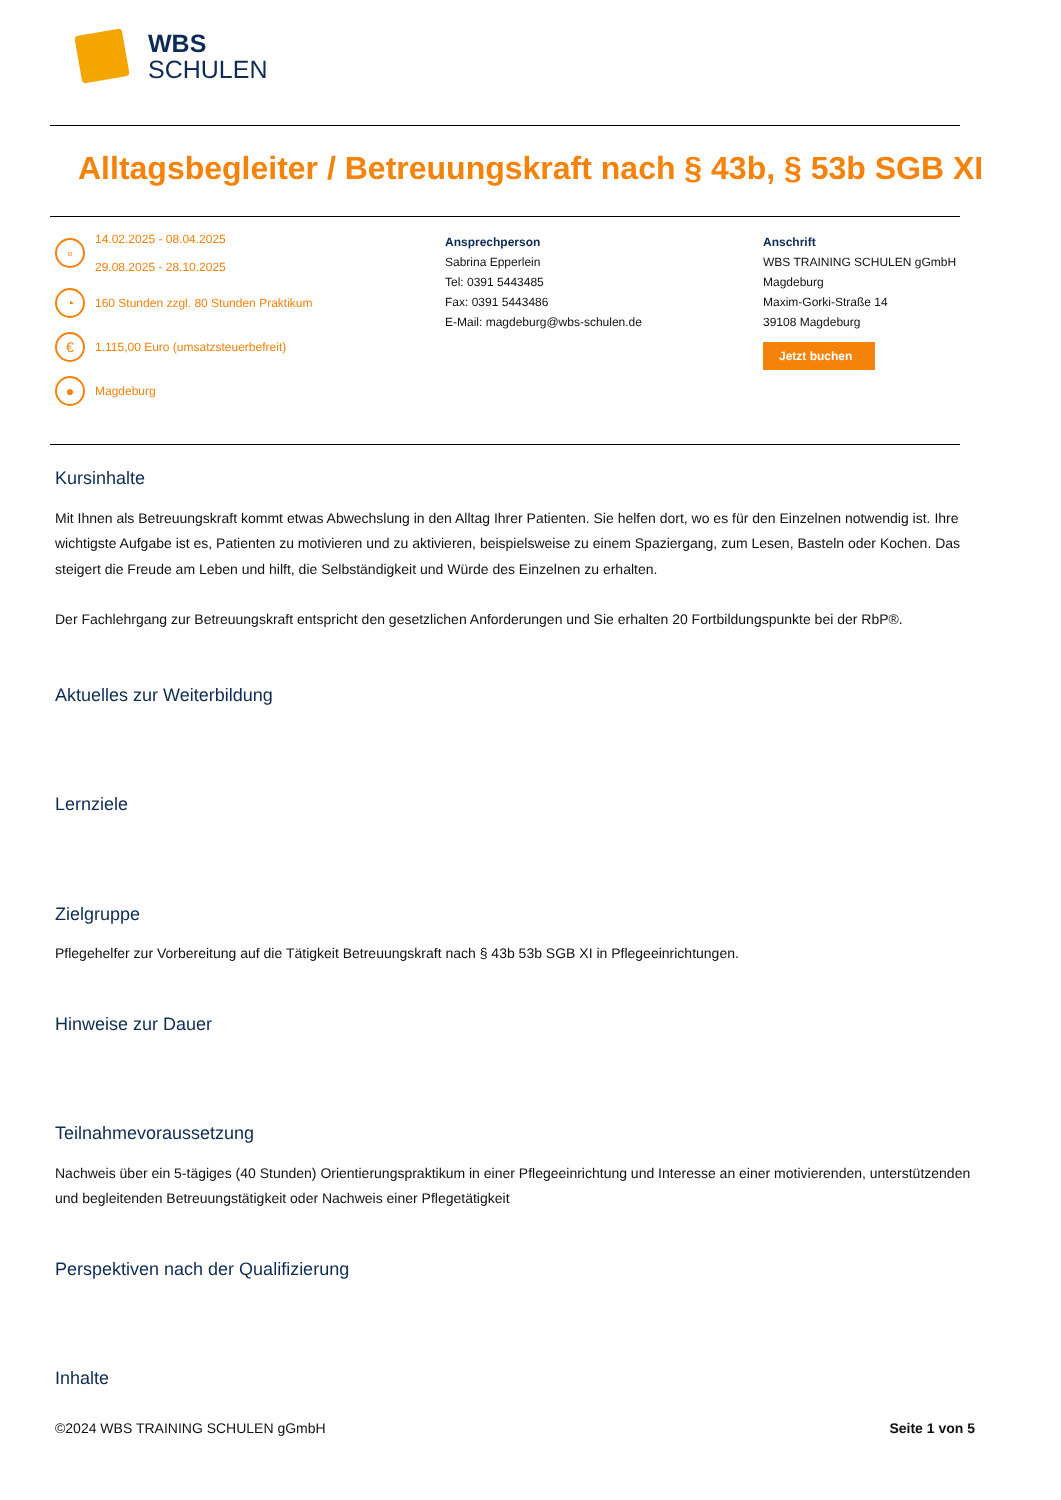WBS
SCHULEN
Alltagsbegleiter / Betreuungskraft nach § 43b, § 53b SGB XI
▫ 14.02.2025 - 08.04.2025
29.08.2025 - 28.10.2025
◔ 160 Stunden zzgl. 80 Stunden Praktikum
€ 1.115,00 Euro (umsatzsteuerbefreit)
● Magdeburg
Ansprechperson
Sabrina Epperlein
Tel: 0391 5443485
Fax: 0391 5443486
E-Mail: magdeburg@wbs-schulen.de
Anschrift
WBS TRAINING SCHULEN gGmbH
Magdeburg
Maxim-Gorki-Straße 14
39108 Magdeburg
Jetzt buchen
Kursinhalte
Mit Ihnen als Betreuungskraft kommt etwas Abwechslung in den Alltag Ihrer Patienten. Sie helfen dort, wo es für den Einzelnen notwendig ist. Ihre wichtigste Aufgabe ist es, Patienten zu motivieren und zu aktivieren, beispielsweise zu einem Spaziergang, zum Lesen, Basteln oder Kochen. Das steigert die Freude am Leben und hilft, die Selbständigkeit und Würde des Einzelnen zu erhalten.
Der Fachlehrgang zur Betreuungskraft entspricht den gesetzlichen Anforderungen und Sie erhalten 20 Fortbildungspunkte bei der RbP®.
Aktuelles zur Weiterbildung
Lernziele
Zielgruppe
Pflegehelfer zur Vorbereitung auf die Tätigkeit Betreuungskraft nach § 43b 53b SGB XI in Pflegeeinrichtungen.
Hinweise zur Dauer
Teilnahmevoraussetzung
Nachweis über ein 5-tägiges (40 Stunden) Orientierungspraktikum in einer Pflegeeinrichtung und Interesse an einer motivierenden, unterstützenden und begleitenden Betreuungstätigkeit oder Nachweis einer Pflegetätigkeit
Perspektiven nach der Qualifizierung
Inhalte
©2024 WBS TRAINING SCHULEN gGmbH Seite 1 von 5